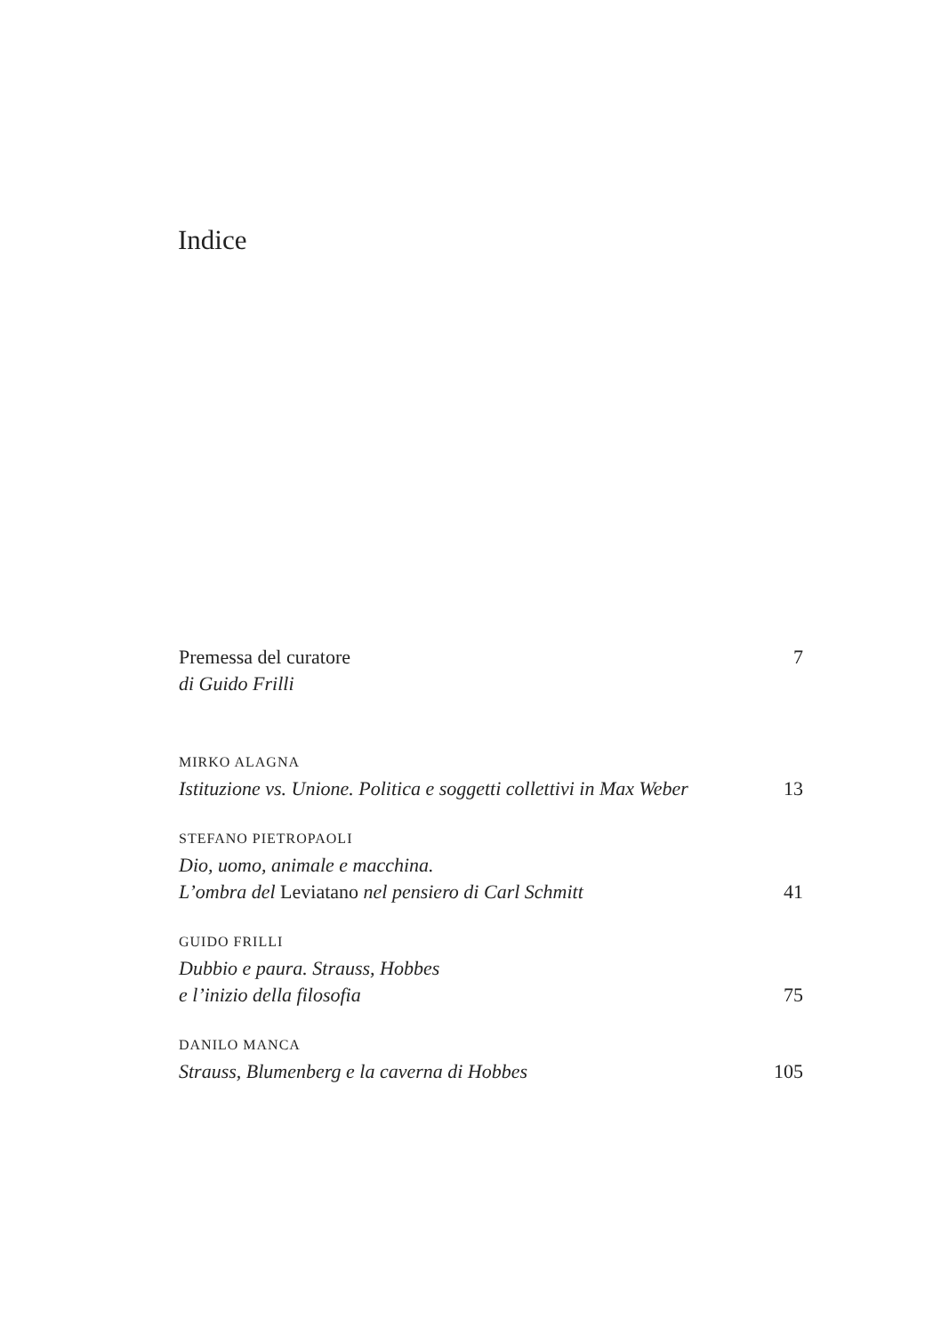Indice
Premessa del curatore 7
di Guido Frilli
MIRKO ALAGNA
Istituzione vs. Unione. Politica e soggetti collettivi in Max Weber 13
STEFANO PIETROPAOLI
Dio, uomo, animale e macchina.
L’ombra del Leviatano nel pensiero di Carl Schmitt 41
GUIDO FRILLI
Dubbio e paura. Strauss, Hobbes
e l’inizio della filosofia 75
DANILO MANCA
Strauss, Blumenberg e la caverna di Hobbes 105